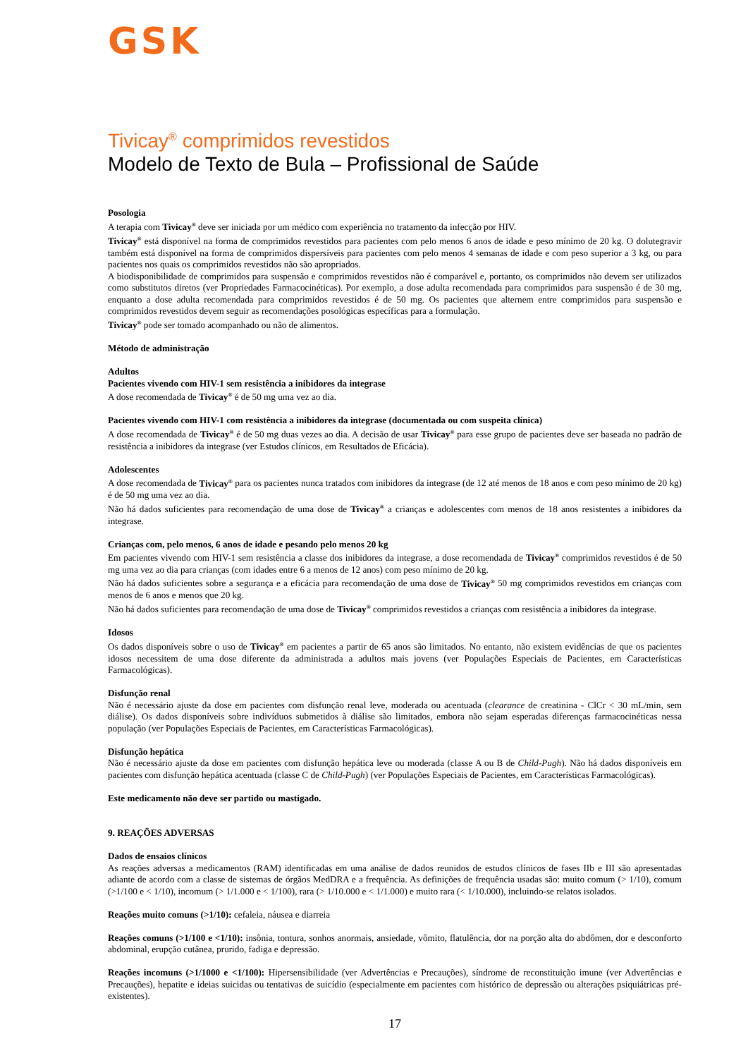GSK
Tivicay<sup>®</sup> comprimidos revestidos
Modelo de Texto de Bula – Profissional de Saúde
Posologia
A terapia com Tivicay<sup>®</sup> deve ser iniciada por um médico com experiência no tratamento da infecção por HIV.
Tivicay<sup>®</sup> está disponível na forma de comprimidos revestidos para pacientes com pelo menos 6 anos de idade e peso mínimo de 20 kg. O dolutegravir também está disponível na forma de comprimidos dispersíveis para pacientes com pelo menos 4 semanas de idade e com peso superior a 3 kg, ou para pacientes nos quais os comprimidos revestidos não são apropriados.
A biodisponibilidade de comprimidos para suspensão e comprimidos revestidos não é comparável e, portanto, os comprimidos não devem ser utilizados como substitutos diretos (ver Propriedades Farmacocinéticas). Por exemplo, a dose adulta recomendada para comprimidos para suspensão é de 30 mg, enquanto a dose adulta recomendada para comprimidos revestidos é de 50 mg. Os pacientes que alternem entre comprimidos para suspensão e comprimidos revestidos devem seguir as recomendações posológicas específicas para a formulação.
Tivicay<sup>®</sup> pode ser tomado acompanhado ou não de alimentos.
Método de administração
Adultos
Pacientes vivendo com HIV-1 sem resistência a inibidores da integrase
A dose recomendada de Tivicay<sup>®</sup> é de 50 mg uma vez ao dia.
Pacientes vivendo com HIV-1 com resistência a inibidores da integrase (documentada ou com suspeita clínica)
A dose recomendada de Tivicay<sup>®</sup> é de 50 mg duas vezes ao dia. A decisão de usar Tivicay<sup>®</sup> para esse grupo de pacientes deve ser baseada no padrão de resistência a inibidores da integrase (ver Estudos clínicos, em Resultados de Eficácia).
Adolescentes
A dose recomendada de Tivicay<sup>®</sup> para os pacientes nunca tratados com inibidores da integrase (de 12 até menos de 18 anos e com peso mínimo de 20 kg) é de 50 mg uma vez ao dia.
Não há dados suficientes para recomendação de uma dose de Tivicay<sup>®</sup> a crianças e adolescentes com menos de 18 anos resistentes a inibidores da integrase.
Crianças com, pelo menos, 6 anos de idade e pesando pelo menos 20 kg
Em pacientes vivendo com HIV-1 sem resistência a classe dos inibidores da integrase, a dose recomendada de Tivicay<sup>®</sup> comprimidos revestidos é de 50 mg uma vez ao dia para crianças (com idades entre 6 a menos de 12 anos) com peso mínimo de 20 kg.
Não há dados suficientes sobre a segurança e a eficácia para recomendação de uma dose de Tivicay<sup>®</sup> 50 mg comprimidos revestidos em crianças com menos de 6 anos e menos que 20 kg.
Não há dados suficientes para recomendação de uma dose de Tivicay<sup>®</sup> comprimidos revestidos a crianças com resistência a inibidores da integrase.
Idosos
Os dados disponíveis sobre o uso de Tivicay<sup>®</sup> em pacientes a partir de 65 anos são limitados. No entanto, não existem evidências de que os pacientes idosos necessitem de uma dose diferente da administrada a adultos mais jovens (ver Populações Especiais de Pacientes, em Características Farmacológicas).
Disfunção renal
Não é necessário ajuste da dose em pacientes com disfunção renal leve, moderada ou acentuada (clearance de creatinina - ClCr < 30 mL/min, sem diálise). Os dados disponíveis sobre indivíduos submetidos à diálise são limitados, embora não sejam esperadas diferenças farmacocinéticas nessa população (ver Populações Especiais de Pacientes, em Características Farmacológicas).
Disfunção hepática
Não é necessário ajuste da dose em pacientes com disfunção hepática leve ou moderada (classe A ou B de Child-Pugh). Não há dados disponíveis em pacientes com disfunção hepática acentuada (classe C de Child-Pugh) (ver Populações Especiais de Pacientes, em Características Farmacológicas).
Este medicamento não deve ser partido ou mastigado.
9. REAÇÕES ADVERSAS
Dados de ensaios clínicos
As reações adversas a medicamentos (RAM) identificadas em uma análise de dados reunidos de estudos clínicos de fases IIb e III são apresentadas adiante de acordo com a classe de sistemas de órgãos MedDRA e a frequência. As definições de frequência usadas são: muito comum (> 1/10), comum (>1/100 e < 1/10), incomum (> 1/1.000 e < 1/100), rara (> 1/10.000 e < 1/1.000) e muito rara (< 1/10.000), incluindo-se relatos isolados.
Reações muito comuns (>1/10): cefaleia, náusea e diarreia
Reações comuns (>1/100 e <1/10): insônia, tontura, sonhos anormais, ansiedade, vômito, flatulência, dor na porção alta do abdômen, dor e desconforto abdominal, erupção cutânea, prurido, fadiga e depressão.
Reações incomuns (>1/1000 e <1/100): Hipersensibilidade (ver Advertências e Precauções), síndrome de reconstituição imune (ver Advertências e Precauções), hepatite e ideias suicidas ou tentativas de suicídio (especialmente em pacientes com histórico de depressão ou alterações psiquiátricas pré-existentes).
17